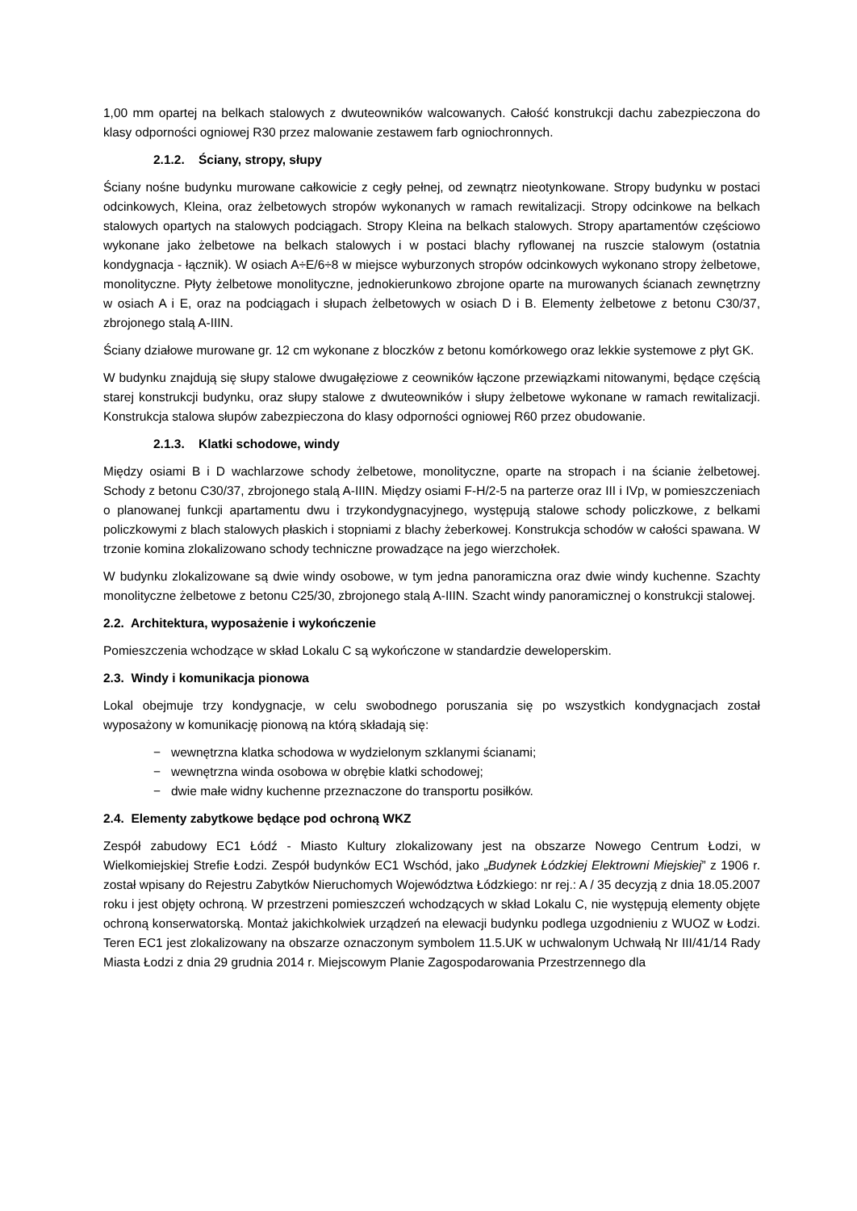1,00 mm opartej na belkach stalowych z dwuteowników walcowanych. Całość konstrukcji dachu zabezpieczona do klasy odporności ogniowej R30 przez malowanie zestawem farb ogniochronnych.
2.1.2. Ściany, stropy, słupy
Ściany nośne budynku murowane całkowicie z cegły pełnej, od zewnątrz nieotynkowane. Stropy budynku w postaci odcinkowych, Kleina, oraz żelbetowych stropów wykonanych w ramach rewitalizacji. Stropy odcinkowe na belkach stalowych opartych na stalowych podciągach. Stropy Kleina na belkach stalowych. Stropy apartamentów częściowo wykonane jako żelbetowe na belkach stalowych i w postaci blachy ryflowanej na ruszcie stalowym (ostatnia kondygnacja - łącznik). W osiach A÷E/6÷8 w miejsce wyburzonych stropów odcinkowych wykonano stropy żelbetowe, monolityczne. Płyty żelbetowe monolityczne, jednokierunkowo zbrojone oparte na murowanych ścianach zewnętrzny w osiach A i E, oraz na podciągach i słupach żelbetowych w osiach D i B. Elementy żelbetowe z betonu C30/37, zbrojonego stalą A-IIIN.
Ściany działowe murowane gr. 12 cm wykonane z bloczków z betonu komórkowego oraz lekkie systemowe z płyt GK.
W budynku znajdują się słupy stalowe dwugałęziowe z ceowników łączone przewiązkami nitowanymi, będące częścią starej konstrukcji budynku, oraz słupy stalowe z dwuteowników i słupy żelbetowe wykonane w ramach rewitalizacji. Konstrukcja stalowa słupów zabezpieczona do klasy odporności ogniowej R60 przez obudowanie.
2.1.3. Klatki schodowe, windy
Między osiami B i D wachlarzowe schody żelbetowe, monolityczne, oparte na stropach i na ścianie żelbetowej. Schody z betonu C30/37, zbrojonego stalą A-IIIN. Między osiami F-H/2-5 na parterze oraz III i IVp, w pomieszczeniach o planowanej funkcji apartamentu dwu i trzykondygnacyjnego, występują stalowe schody policzkowe, z belkami policzkowymi z blach stalowych płaskich i stopniami z blachy żeberkowej. Konstrukcja schodów w całości spawana. W trzonie komina zlokalizowano schody techniczne prowadzące na jego wierzchołek.
W budynku zlokalizowane są dwie windy osobowe, w tym jedna panoramiczna oraz dwie windy kuchenne. Szachty monolityczne żelbetowe z betonu C25/30, zbrojonego stalą A-IIIN. Szacht windy panoramicznej o konstrukcji stalowej.
2.2. Architektura, wyposażenie i wykończenie
Pomieszczenia wchodzące w skład Lokalu C są wykończone w standardzie deweloperskim.
2.3. Windy i komunikacja pionowa
Lokal obejmuje trzy kondygnacje, w celu swobodnego poruszania się po wszystkich kondygnacjach został wyposażony w komunikację pionową na którą składają się:
− wewnętrzna klatka schodowa w wydzielonym szklanymi ścianami;
− wewnętrzna winda osobowa w obrębie klatki schodowej;
− dwie małe widny kuchenne przeznaczone do transportu posiłków.
2.4. Elementy zabytkowe będące pod ochroną WKZ
Zespół zabudowy EC1 Łódź - Miasto Kultury zlokalizowany jest na obszarze Nowego Centrum Łodzi, w Wielkomiejskiej Strefie Łodzi. Zespół budynków EC1 Wschód, jako „Budynek Łódzkiej Elektrowni Miejskiej” z 1906 r. został wpisany do Rejestru Zabytków Nieruchomych Województwa Łódzkiego: nr rej.: A / 35 decyzją z dnia 18.05.2007 roku i jest objęty ochroną. W przestrzeni pomieszczeń wchodzących w skład Lokalu C, nie występują elementy objęte ochroną konserwatorską. Montaż jakichkolwiek urządzeń na elewacji budynku podlega uzgodnieniu z WUOZ w Łodzi. Teren EC1 jest zlokalizowany na obszarze oznaczonym symbolem 11.5.UK w uchwalonym Uchwałą Nr III/41/14 Rady Miasta Łodzi z dnia 29 grudnia 2014 r. Miejscowym Planie Zagospodarowania Przestrzennego dla